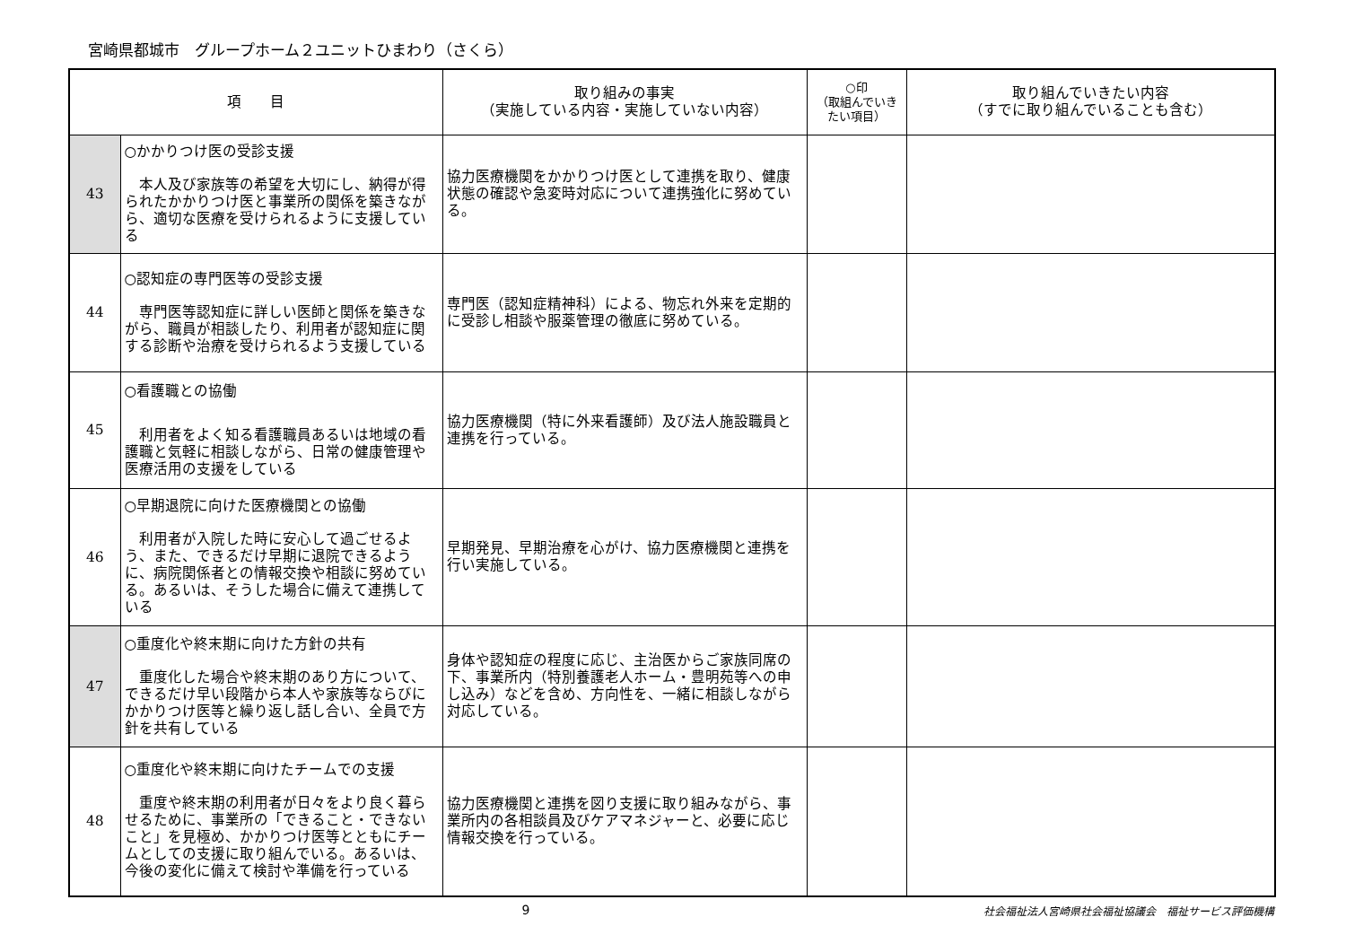宮崎県都城市　グループホーム２ユニットひまわり（さくら）
| 項 目 | | 取り組みの事実 （実施している内容・実施していない内容） | ○印 （取組んでいきたい項目） | 取り組んでいきたい内容 （すでに取り組んでいることも含む） |
| --- | --- | --- | --- | --- |
| 43 | ○かかりつけ医の受診支援 本人及び家族等の希望を大切にし、納得が得られたかかりつけ医と事業所の関係を築きながら、適切な医療を受けられるように支援している | 協力医療機関をかかりつけ医として連携を取り、健康状態の確認や急変時対応について連携強化に努めている。 | | |
| 44 | ○認知症の専門医等の受診支援 専門医等認知症に詳しい医師と関係を築きながら、職員が相談したり、利用者が認知症に関する診断や治療を受けられるよう支援している | 専門医（認知症精神科）による、物忘れ外来を定期的に受診し相談や服薬管理の徹底に努めている。 | | |
| 45 | ○看護職との協働 利用者をよく知る看護職員あるいは地域の看護職と気軽に相談しながら、日常の健康管理や医療活用の支援をしている | 協力医療機関（特に外来看護師）及び法人施設職員と連携を行っている。 | | |
| 46 | ○早期退院に向けた医療機関との協働 利用者が入院した時に安心して過ごせるよう、また、できるだけ早期に退院できるように、病院関係者との情報交換や相談に努めている。あるいは、そうした場合に備えて連携している | 早期発見、早期治療を心がけ、協力医療機関と連携を行い実施している。 | | |
| 47 | ○重度化や終末期に向けた方針の共有 重度化した場合や終末期のあり方について、できるだけ早い段階から本人や家族等ならびにかかりつけ医等と繰り返し話し合い、全員で方針を共有している | 身体や認知症の程度に応じ、主治医からご家族同席の下、事業所内（特別養護老人ホーム・豊明苑等への申し込み）などを含め、方向性を、一緒に相談しながら対応している。 | | |
| 48 | ○重度化や終末期に向けたチームでの支援 重度や終末期の利用者が日々をより良く暮らせるために、事業所の「できること・できないこと」を見極め、かかりつけ医等とともにチームとしての支援に取り組んでいる。あるいは、今後の変化に備えて検討や準備を行っている | 協力医療機関と連携を図り支援に取り組みながら、事業所内の各相談員及びケアマネジャーと、必要に応じ情報交換を行っている。 | | |
9 社会福祉法人宮崎県社会福祉協議会　福祉サービス評価機構